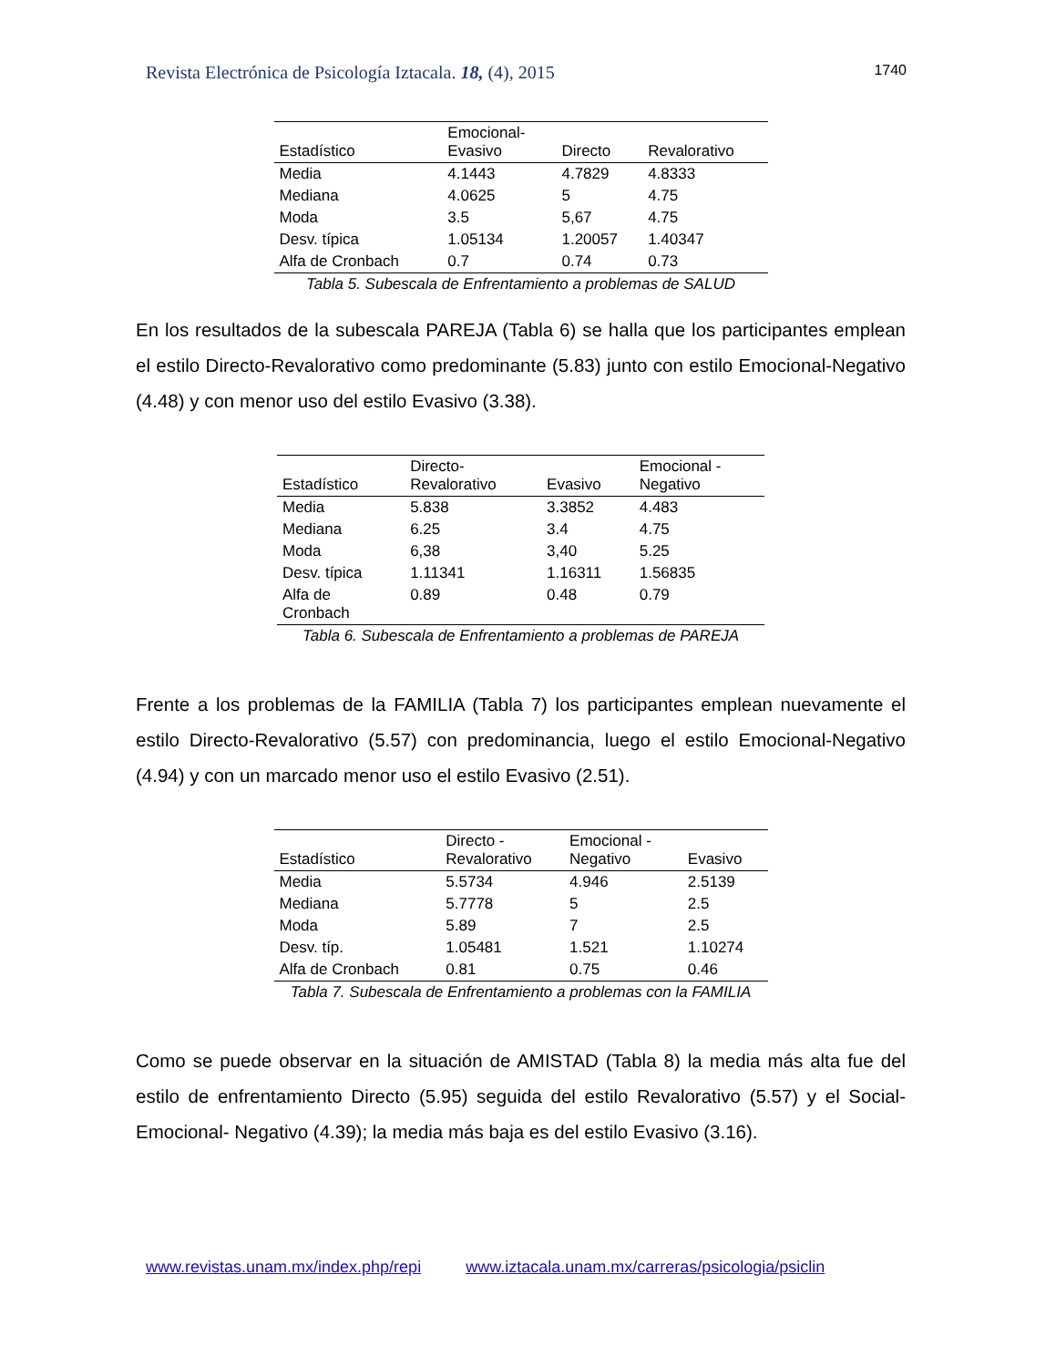Revista Electrónica de Psicología Iztacala. 18, (4), 2015 1740
| Estadístico | Emocional- Evasivo | Directo | Revalorativo |
| --- | --- | --- | --- |
| Media | 4.1443 | 4.7829 | 4.8333 |
| Mediana | 4.0625 | 5 | 4.75 |
| Moda | 3.5 | 5,67 | 4.75 |
| Desv. típica | 1.05134 | 1.20057 | 1.40347 |
| Alfa de Cronbach | 0.7 | 0.74 | 0.73 |
Tabla 5. Subescala de Enfrentamiento a problemas de SALUD
En los resultados de la subescala PAREJA (Tabla 6) se halla que los participantes emplean el estilo Directo-Revalorativo como predominante (5.83) junto con estilo Emocional-Negativo (4.48) y con menor uso del estilo Evasivo (3.38).
| Estadístico | Directo- Revalorativo | Evasivo | Emocional - Negativo |
| --- | --- | --- | --- |
| Media | 5.838 | 3.3852 | 4.483 |
| Mediana | 6.25 | 3.4 | 4.75 |
| Moda | 6,38 | 3,40 | 5.25 |
| Desv. típica | 1.11341 | 1.16311 | 1.56835 |
| Alfa de Cronbach | 0.89 | 0.48 | 0.79 |
Tabla 6. Subescala de Enfrentamiento a problemas de PAREJA
Frente a los problemas de la FAMILIA (Tabla 7) los participantes emplean nuevamente el estilo Directo-Revalorativo (5.57) con predominancia, luego el estilo Emocional-Negativo (4.94) y con un marcado menor uso el estilo Evasivo (2.51).
| Estadístico | Directo - Revalorativo | Emocional - Negativo | Evasivo |
| --- | --- | --- | --- |
| Media | 5.5734 | 4.946 | 2.5139 |
| Mediana | 5.7778 | 5 | 2.5 |
| Moda | 5.89 | 7 | 2.5 |
| Desv. típ. | 1.05481 | 1.521 | 1.10274 |
| Alfa de Cronbach | 0.81 | 0.75 | 0.46 |
Tabla 7. Subescala de Enfrentamiento a problemas con la FAMILIA
Como se puede observar en la situación de AMISTAD (Tabla 8) la media más alta fue del estilo de enfrentamiento Directo (5.95) seguida del estilo Revalorativo (5.57) y el Social-Emocional- Negativo (4.39); la media más baja es del estilo Evasivo (3.16).
www.revistas.unam.mx/index.php/repi www.iztacala.unam.mx/carreras/psicologia/psiclin